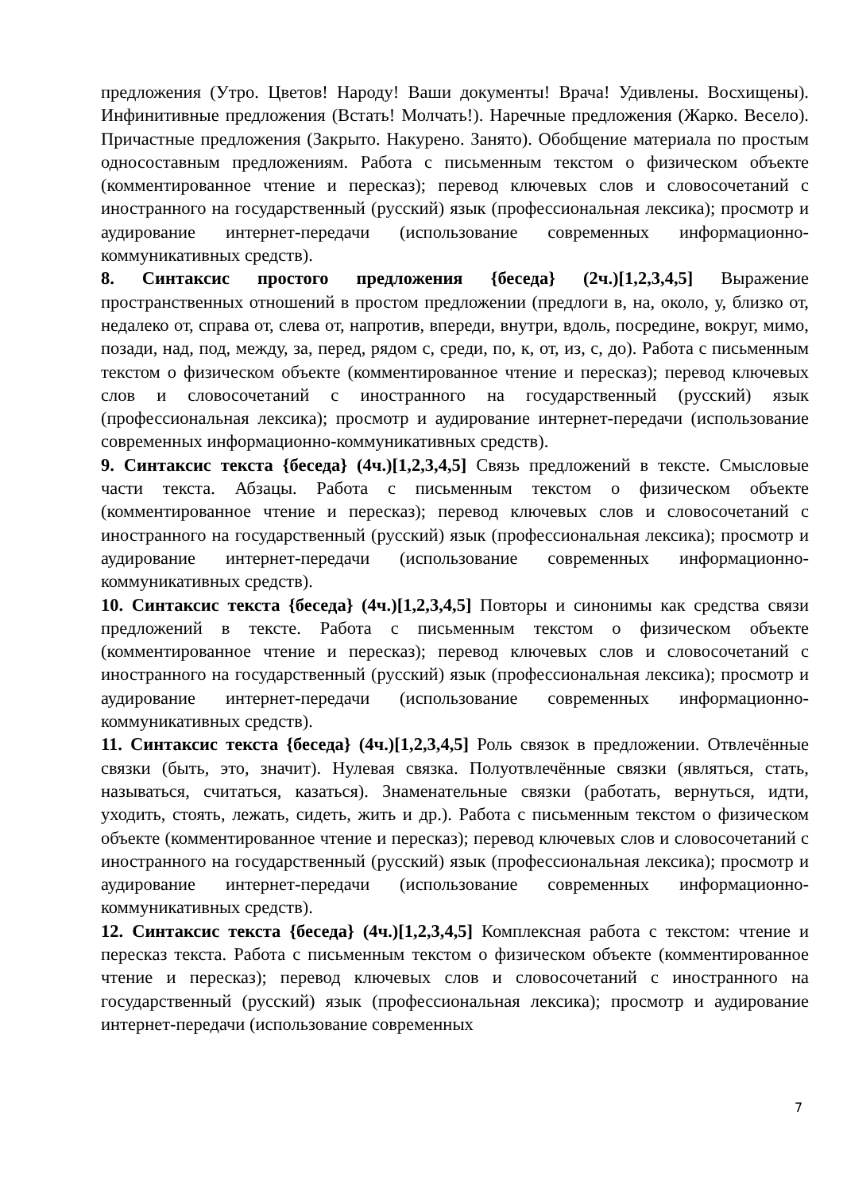предложения (Утро. Цветов! Народу! Ваши документы! Врача! Удивлены. Восхищены). Инфинитивные предложения (Встать! Молчать!). Наречные предложения (Жарко. Весело). Причастные предложения (Закрыто. Накурено. Занято). Обобщение материала по простым односоставным предложениям. Работа с письменным текстом о физическом объекте (комментированное чтение и пересказ); перевод ключевых слов и словосочетаний с иностранного на государственный (русский) язык (профессиональная лексика); просмотр и аудирование интернет-передачи (использование современных информационно-коммуникативных средств).
8. Синтаксис простого предложения {беседа} (2ч.)[1,2,3,4,5] Выражение пространственных отношений в простом предложении (предлоги в, на, около, у, близко от, недалеко от, справа от, слева от, напротив, впереди, внутри, вдоль, посредине, вокруг, мимо, позади, над, под, между, за, перед, рядом с, среди, по, к, от, из, с, до). Работа с письменным текстом о физическом объекте (комментированное чтение и пересказ); перевод ключевых слов и словосочетаний с иностранного на государственный (русский) язык (профессиональная лексика); просмотр и аудирование интернет-передачи (использование современных информационно-коммуникативных средств).
9. Синтаксис текста {беседа} (4ч.)[1,2,3,4,5] Связь предложений в тексте. Смысловые части текста. Абзацы. Работа с письменным текстом о физическом объекте (комментированное чтение и пересказ); перевод ключевых слов и словосочетаний с иностранного на государственный (русский) язык (профессиональная лексика); просмотр и аудирование интернет-передачи (использование современных информационно-коммуникативных средств).
10. Синтаксис текста {беседа} (4ч.)[1,2,3,4,5] Повторы и синонимы как средства связи предложений в тексте. Работа с письменным текстом о физическом объекте (комментированное чтение и пересказ); перевод ключевых слов и словосочетаний с иностранного на государственный (русский) язык (профессиональная лексика); просмотр и аудирование интернет-передачи (использование современных информационно-коммуникативных средств).
11. Синтаксис текста {беседа} (4ч.)[1,2,3,4,5] Роль связок в предложении. Отвлечённые связки (быть, это, значит). Нулевая связка. Полуотвлечённые связки (являться, стать, называться, считаться, казаться). Знаменательные связки (работать, вернуться, идти, уходить, стоять, лежать, сидеть, жить и др.). Работа с письменным текстом о физическом объекте (комментированное чтение и пересказ); перевод ключевых слов и словосочетаний с иностранного на государственный (русский) язык (профессиональная лексика); просмотр и аудирование интернет-передачи (использование современных информационно-коммуникативных средств).
12. Синтаксис текста {беседа} (4ч.)[1,2,3,4,5] Комплексная работа с текстом: чтение и пересказ текста. Работа с письменным текстом о физическом объекте (комментированное чтение и пересказ); перевод ключевых слов и словосочетаний с иностранного на государственный (русский) язык (профессиональная лексика); просмотр и аудирование интернет-передачи (использование современных
7